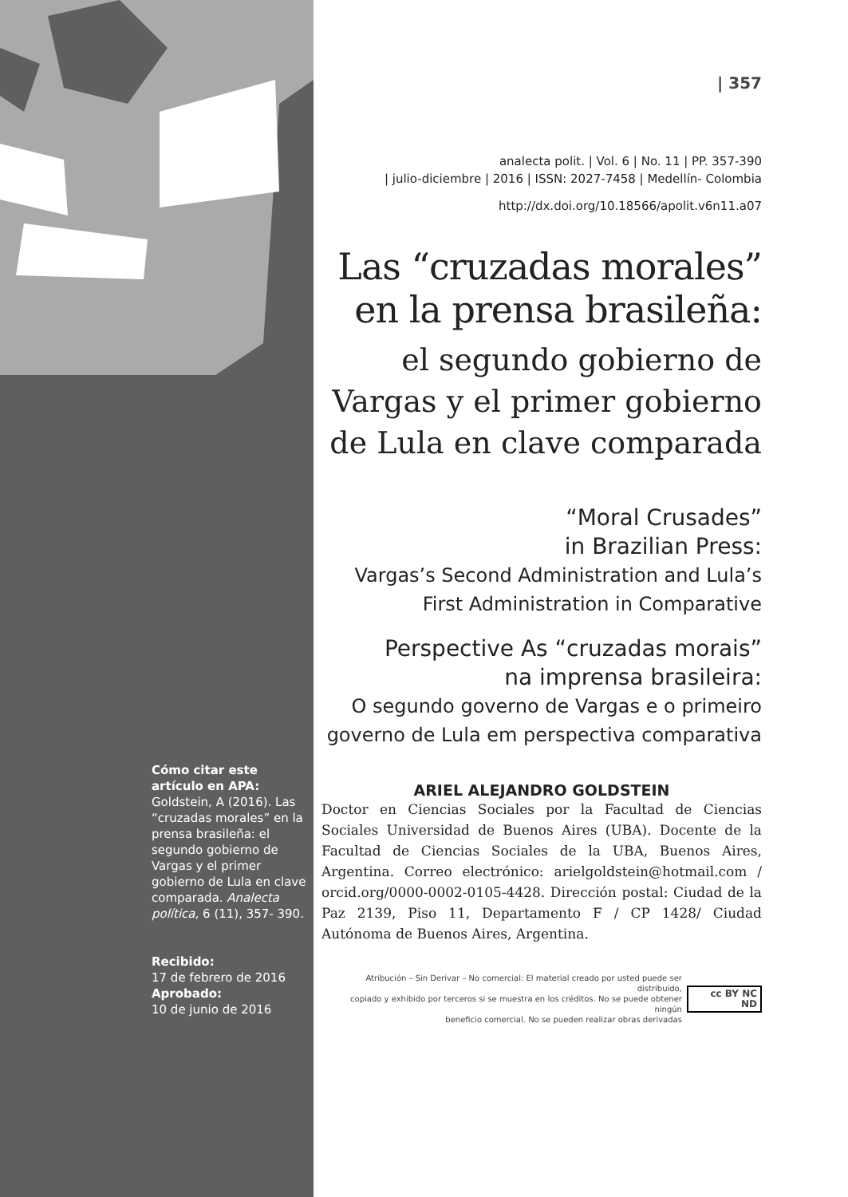Cómo citar este artículo en APA:
Goldstein, A (2016). Las “cruzadas morales” en la prensa brasileña: el segundo gobierno de Vargas y el primer gobierno de Lula en clave comparada. Analecta política, 6 (11), 357- 390.
Recibido:
17 de febrero de 2016
Aprobado:
10 de junio de 2016
| 357
analecta polit. | Vol. 6 | No. 11 | PP. 357-390
| julio-diciembre | 2016 | ISSN: 2027-7458 | Medellín- Colombia
http://dx.doi.org/10.18566/apolit.v6n11.a07
Las “cruzadas morales” en la prensa brasileña:
el segundo gobierno de Vargas y el primer gobierno de Lula en clave comparada
“Moral Crusades”
in Brazilian Press:
Vargas’s Second Administration and Lula’s First Administration in Comparative
Perspective As “cruzadas morais”
na imprensa brasileira:
O segundo governo de Vargas e o primeiro governo de Lula em perspectiva comparativa
ARIEL ALEJANDRO GOLDSTEIN
Doctor en Ciencias Sociales por la Facultad de Ciencias Sociales Universidad de Buenos Aires (UBA). Docente de la Facultad de Ciencias Sociales de la UBA, Buenos Aires, Argentina. Correo electrónico: arielgoldstein@hotmail.com / orcid.org/0000-0002-0105-4428. Dirección postal: Ciudad de la Paz 2139, Piso 11, Departamento F / CP 1428/ Ciudad Autónoma de Buenos Aires, Argentina.
Atribución – Sin Derivar – No comercial: El material creado por usted puede ser distribuido,
copiado y exhibido por terceros si se muestra en los créditos. No se puede obtener ningún
beneficio comercial. No se pueden realizar obras derivadas
cc BY NC ND